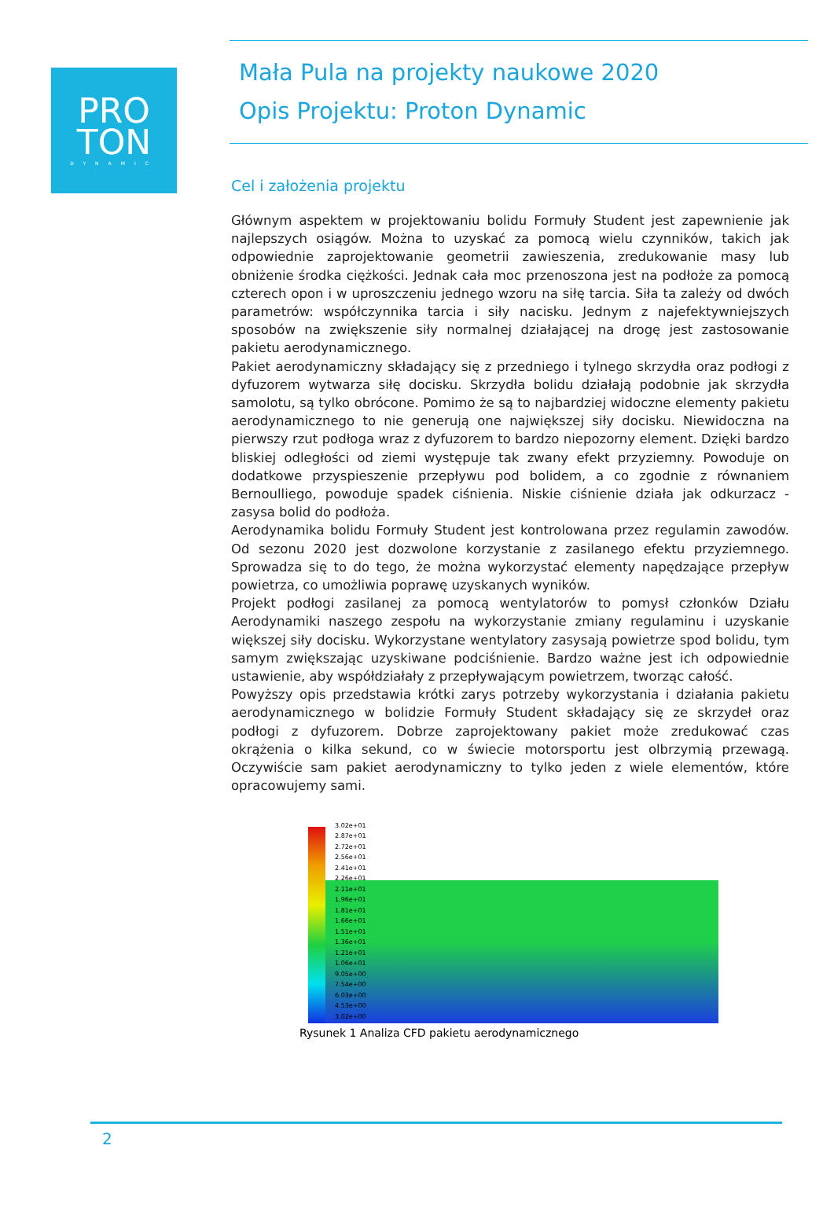PRO
TON
DYNAMIC
Mała Pula na projekty naukowe 2020
Opis Projektu: Proton Dynamic
Cel i założenia projektu
Głównym aspektem w projektowaniu bolidu Formuły Student jest zapewnienie jak najlepszych osiągów. Można to uzyskać za pomocą wielu czynników, takich jak odpowiednie zaprojektowanie geometrii zawieszenia, zredukowanie masy lub obniżenie środka ciężkości. Jednak cała moc przenoszona jest na podłoże za pomocą czterech opon i w uproszczeniu jednego wzoru na siłę tarcia. Siła ta zależy od dwóch parametrów: współczynnika tarcia i siły nacisku. Jednym z najefektywniejszych sposobów na zwiększenie siły normalnej działającej na drogę jest zastosowanie pakietu aerodynamicznego.
Pakiet aerodynamiczny składający się z przedniego i tylnego skrzydła oraz podłogi z dyfuzorem wytwarza siłę docisku. Skrzydła bolidu działają podobnie jak skrzydła samolotu, są tylko obrócone. Pomimo że są to najbardziej widoczne elementy pakietu aerodynamicznego to nie generują one największej siły docisku. Niewidoczna na pierwszy rzut podłoga wraz z dyfuzorem to bardzo niepozorny element. Dzięki bardzo bliskiej odległości od ziemi występuje tak zwany efekt przyziemny. Powoduje on dodatkowe przyspieszenie przepływu pod bolidem, a co zgodnie z równaniem Bernoulliego, powoduje spadek ciśnienia. Niskie ciśnienie działa jak odkurzacz - zasysa bolid do podłoża.
Aerodynamika bolidu Formuły Student jest kontrolowana przez regulamin zawodów. Od sezonu 2020 jest dozwolone korzystanie z zasilanego efektu przyziemnego. Sprowadza się to do tego, że można wykorzystać elementy napędzające przepływ powietrza, co umożliwia poprawę uzyskanych wyników.
Projekt podłogi zasilanej za pomocą wentylatorów to pomysł członków Działu Aerodynamiki naszego zespołu na wykorzystanie zmiany regulaminu i uzyskanie większej siły docisku. Wykorzystane wentylatory zasysają powietrze spod bolidu, tym samym zwiększając uzyskiwane podciśnienie. Bardzo ważne jest ich odpowiednie ustawienie, aby współdziałały z przepływającym powietrzem, tworząc całość.
Powyższy opis przedstawia krótki zarys potrzeby wykorzystania i działania pakietu aerodynamicznego w bolidzie Formuły Student składający się ze skrzydeł oraz podłogi z dyfuzorem. Dobrze zaprojektowany pakiet może zredukować czas okrążenia o kilka sekund, co w świecie motorsportu jest olbrzymią przewagą. Oczywiście sam pakiet aerodynamiczny to tylko jeden z wiele elementów, które opracowujemy sami.
3.02e+01
2.87e+01
2.72e+01
2.56e+01
2.41e+01
2.26e+01
2.11e+01
1.96e+01
1.81e+01
1.66e+01
1.51e+01
1.36e+01
1.21e+01
1.06e+01
9.05e+00
7.54e+00
6.03e+00
4.53e+00
3.02e+00
Rysunek 1 Analiza CFD pakietu aerodynamicznego
2